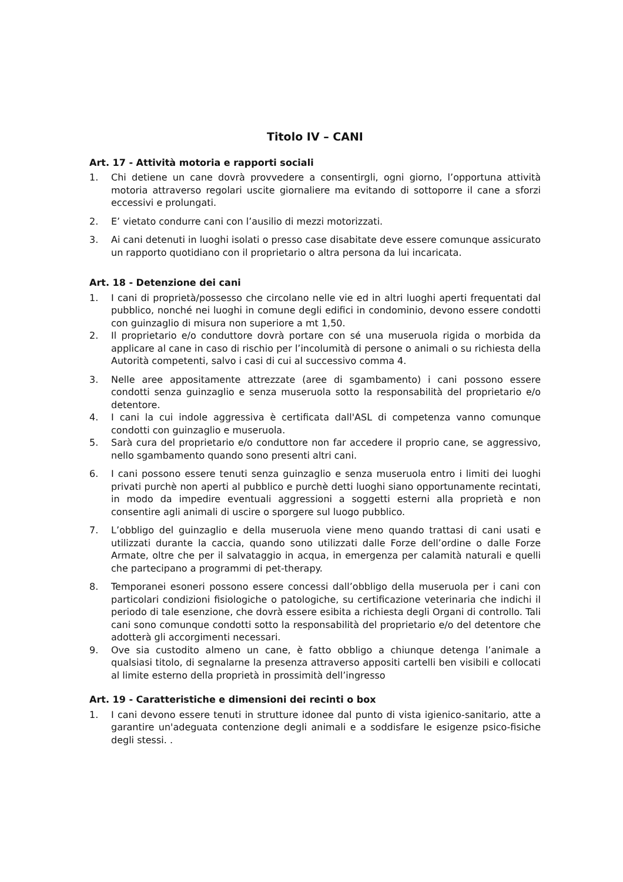Titolo IV – CANI
Art. 17 - Attività motoria e rapporti sociali
1. Chi detiene un cane dovrà provvedere a consentirgli, ogni giorno, l’opportuna attività motoria attraverso regolari uscite giornaliere ma evitando di sottoporre il cane a sforzi eccessivi e prolungati.
2. E’ vietato condurre cani con l’ausilio di mezzi motorizzati.
3. Ai cani detenuti in luoghi isolati o presso case disabitate deve essere comunque assicurato un rapporto quotidiano con il proprietario o altra persona da lui incaricata.
Art. 18 - Detenzione dei cani
1. I cani di proprietà/possesso che circolano nelle vie ed in altri luoghi aperti frequentati dal pubblico, nonché nei luoghi in comune degli edifici in condominio, devono essere condotti con guinzaglio di misura non superiore a mt 1,50.
2. Il proprietario e/o conduttore dovrà portare con sé una museruola rigida o morbida da applicare al cane in caso di rischio per l’incolumità di persone o animali o su richiesta della Autorità competenti, salvo i casi di cui al successivo comma 4.
3. Nelle aree appositamente attrezzate (aree di sgambamento) i cani possono essere condotti senza guinzaglio e senza museruola sotto la responsabilità del proprietario e/o detentore.
4. I cani la cui indole aggressiva è certificata dall'ASL di competenza vanno comunque condotti con guinzaglio e museruola.
5. Sarà cura del proprietario e/o conduttore non far accedere il proprio cane, se aggressivo, nello sgambamento quando sono presenti altri cani.
6. I cani possono essere tenuti senza guinzaglio e senza museruola entro i limiti dei luoghi privati purchè non aperti al pubblico e purchè detti luoghi siano opportunamente recintati, in modo da impedire eventuali aggressioni a soggetti esterni alla proprietà e non consentire agli animali di uscire o sporgere sul luogo pubblico.
7. L’obbligo del guinzaglio e della museruola viene meno quando trattasi di cani usati e utilizzati durante la caccia, quando sono utilizzati dalle Forze dell’ordine o dalle Forze Armate, oltre che per il salvataggio in acqua, in emergenza per calamità naturali e quelli che partecipano a programmi di pet-therapy.
8. Temporanei esoneri possono essere concessi dall’obbligo della museruola per i cani con particolari condizioni fisiologiche o patologiche, su certificazione veterinaria che indichi il periodo di tale esenzione, che dovrà essere esibita a richiesta degli Organi di controllo. Tali cani sono comunque condotti sotto la responsabilità del proprietario e/o del detentore che adotterà gli accorgimenti necessari.
9. Ove sia custodito almeno un cane, è fatto obbligo a chiunque detenga l’animale a qualsiasi titolo, di segnalarne la presenza attraverso appositi cartelli ben visibili e collocati al limite esterno della proprietà in prossimità dell’ingresso
Art. 19 - Caratteristiche e dimensioni dei recinti o box
1. I cani devono essere tenuti in strutture idonee dal punto di vista igienico-sanitario, atte a garantire un'adeguata contenzione degli animali e a soddisfare le esigenze psico-fisiche degli stessi. .